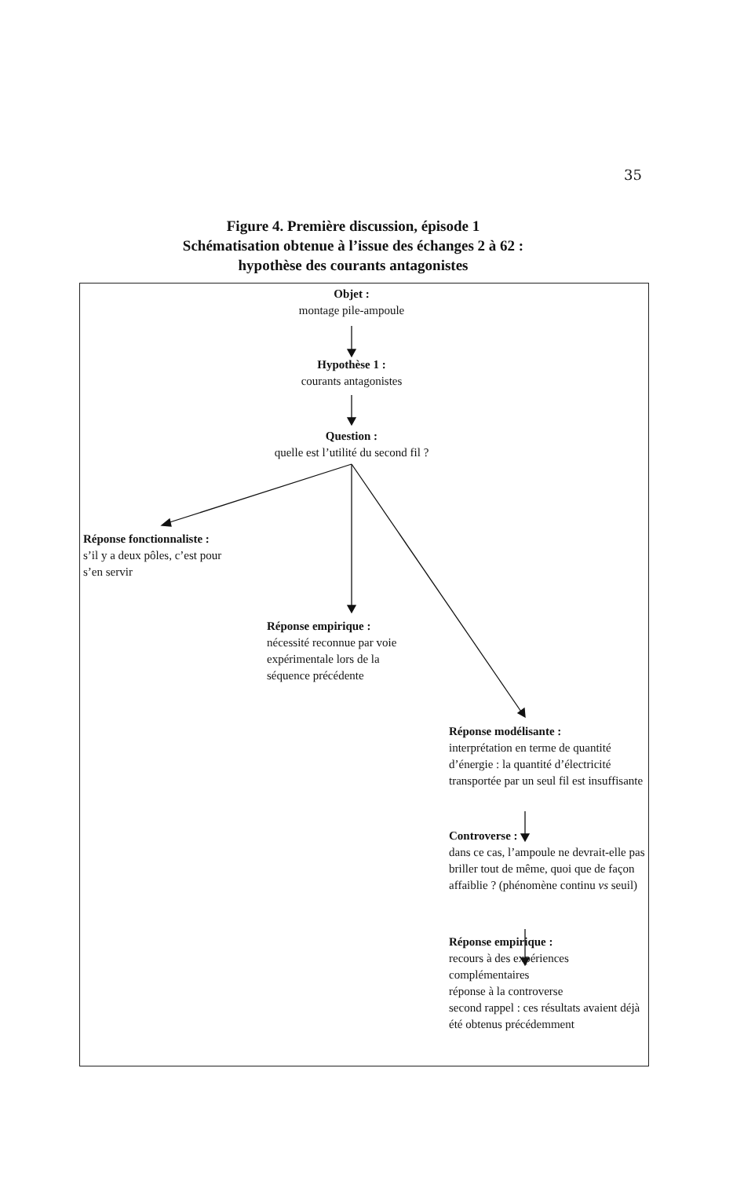35
Figure 4. Première discussion, épisode 1
Schématisation obtenue à l’issue des échanges 2 à 62 :
hypothèse des courants antagonistes
Objet :
montage pile-ampoule
Hypothèse 1 :
courants antagonistes
Question :
quelle est l’utilité du second fil ?
Réponse fonctionnaliste :
s’il y a deux pôles, c’est pour
s’en servir
Réponse empirique :
nécessité reconnue par voie
expérimentale lors de la
séquence précédente
Réponse modélisante :
interprétation en terme de quantité d’énergie : la quantité d’électricité transportée par un seul fil est insuffisante
Controverse :
dans ce cas, l’ampoule ne devrait-elle pas briller tout de même, quoi que de façon affaiblie ? (phénomène continu vs seuil)
Réponse empirique :
recours à des expériences complémentaires
réponse à la controverse
second rappel : ces résultats avaient déjà été obtenus précédemment